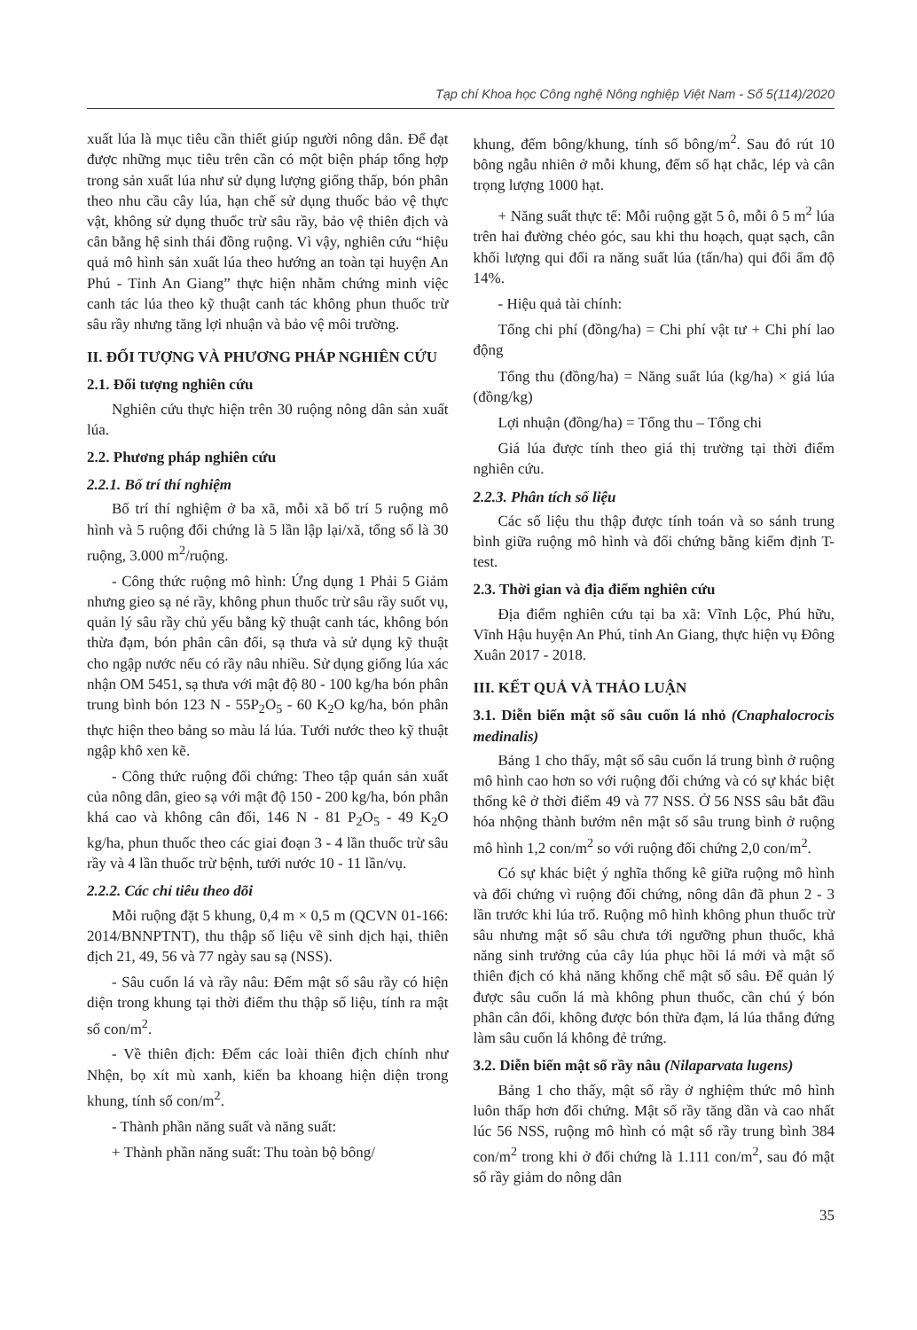Tạp chí Khoa học Công nghệ Nông nghiệp Việt Nam - Số 5(114)/2020
xuất lúa là mục tiêu cần thiết giúp người nông dân. Để đạt được những mục tiêu trên cần có một biện pháp tổng hợp trong sản xuất lúa như sử dụng lượng giống thấp, bón phân theo nhu cầu cây lúa, hạn chế sử dụng thuốc bảo vệ thực vật, không sử dụng thuốc trừ sâu rầy, bảo vệ thiên địch và cân bằng hệ sinh thái đồng ruộng. Vì vậy, nghiên cứu “hiệu quả mô hình sản xuất lúa theo hướng an toàn tại huyện An Phú - Tỉnh An Giang” thực hiện nhằm chứng minh việc canh tác lúa theo kỹ thuật canh tác không phun thuốc trừ sâu rầy nhưng tăng lợi nhuận và bảo vệ môi trường.
II. ĐỐI TƯỢNG VÀ PHƯƠNG PHÁP NGHIÊN CỨU
2.1. Đối tượng nghiên cứu
Nghiên cứu thực hiện trên 30 ruộng nông dân sản xuất lúa.
2.2. Phương pháp nghiên cứu
2.2.1. Bố trí thí nghiệm
Bố trí thí nghiệm ở ba xã, mỗi xã bố trí 5 ruộng mô hình và 5 ruộng đối chứng là 5 lần lập lại/xã, tổng số là 30 ruộng, 3.000 m<sup>2</sup>/ruộng.
- Công thức ruộng mô hình: Ứng dụng 1 Phải 5 Giảm nhưng gieo sạ né rầy, không phun thuốc trừ sâu rầy suốt vụ, quản lý sâu rầy chủ yếu bằng kỹ thuật canh tác, không bón thừa đạm, bón phân cân đối, sạ thưa và sử dụng kỹ thuật cho ngập nước nếu có rầy nâu nhiều. Sử dụng giống lúa xác nhận OM 5451, sạ thưa với mật độ 80 - 100 kg/ha bón phân trung bình bón 123 N - 55P<sub>2</sub>O<sub>5</sub> - 60 K<sub>2</sub>O kg/ha, bón phân thực hiện theo bảng so màu lá lúa. Tưới nước theo kỹ thuật ngập khô xen kẽ.
- Công thức ruộng đối chứng: Theo tập quán sản xuất của nông dân, gieo sạ với mật độ 150 - 200 kg/ha, bón phân khá cao và không cân đối, 146 N - 81 P<sub>2</sub>O<sub>5</sub> - 49 K<sub>2</sub>O kg/ha, phun thuốc theo các giai đoạn 3 - 4 lần thuốc trừ sâu rầy và 4 lần thuốc trừ bệnh, tưới nước 10 - 11 lần/vụ.
2.2.2. Các chỉ tiêu theo dõi
Mỗi ruộng đặt 5 khung, 0,4 m × 0,5 m (QCVN 01-166: 2014/BNNPTNT), thu thập số liệu về sinh dịch hại, thiên địch 21, 49, 56 và 77 ngày sau sạ (NSS).
- Sâu cuốn lá và rầy nâu: Đếm mật số sâu rầy có hiện diện trong khung tại thời điểm thu thập số liệu, tính ra mật số con/m<sup>2</sup>.
- Về thiên địch: Đếm các loài thiên địch chính như Nhện, bọ xít mù xanh, kiến ba khoang hiện diện trong khung, tính số con/m<sup>2</sup>.
- Thành phần năng suất và năng suất:
+ Thành phần năng suất: Thu toàn bộ bông/
khung, đếm bông/khung, tính số bông/m<sup>2</sup>. Sau đó rút 10 bông ngẫu nhiên ở mỗi khung, đếm số hạt chắc, lép và cân trọng lượng 1000 hạt.
+ Năng suất thực tế: Mỗi ruộng gặt 5 ô, mỗi ô 5 m<sup>2</sup> lúa trên hai đường chéo góc, sau khi thu hoạch, quạt sạch, cân khối lượng qui đổi ra năng suất lúa (tấn/ha) qui đổi ẩm độ 14%.
- Hiệu quả tài chính:
Tổng chi phí (đồng/ha) = Chi phí vật tư + Chi phí lao động
Tổng thu (đồng/ha) = Năng suất lúa (kg/ha) × giá lúa (đồng/kg)
Lợi nhuận (đồng/ha) = Tổng thu – Tổng chi
Giá lúa được tính theo giá thị trường tại thời điểm nghiên cứu.
2.2.3. Phân tích số liệu
Các số liệu thu thập được tính toán và so sánh trung bình giữa ruộng mô hình và đối chứng bằng kiểm định T-test.
2.3. Thời gian và địa điểm nghiên cứu
Địa điểm nghiên cứu tại ba xã: Vĩnh Lộc, Phú hữu, Vĩnh Hậu huyện An Phú, tỉnh An Giang, thực hiện vụ Đông Xuân 2017 - 2018.
III. KẾT QUẢ VÀ THẢO LUẬN
3.1. Diễn biến mật số sâu cuốn lá nhỏ (Cnaphalocrocis medinalis)
Bảng 1 cho thấy, mật số sâu cuốn lá trung bình ở ruộng mô hình cao hơn so với ruộng đối chứng và có sự khác biệt thống kê ở thời điểm 49 và 77 NSS. Ở 56 NSS sâu bắt đầu hóa nhộng thành bướm nên mật số sâu trung bình ở ruộng mô hình 1,2 con/m<sup>2</sup> so với ruộng đối chứng 2,0 con/m<sup>2</sup>.
Có sự khác biệt ý nghĩa thống kê giữa ruộng mô hình và đối chứng vì ruộng đối chứng, nông dân đã phun 2 - 3 lần trước khi lúa trổ. Ruộng mô hình không phun thuốc trừ sâu nhưng mật số sâu chưa tới ngưỡng phun thuốc, khả năng sinh trưởng của cây lúa phục hồi lá mới và mật số thiên địch có khả năng khống chế mật số sâu. Để quản lý được sâu cuốn lá mà không phun thuốc, cần chú ý bón phân cân đối, không được bón thừa đạm, lá lúa thẳng đứng làm sâu cuốn lá không đẻ trứng.
3.2. Diễn biến mật số rầy nâu (Nilaparvata lugens)
Bảng 1 cho thấy, mật số rầy ở nghiệm thức mô hình luôn thấp hơn đối chứng. Mật số rầy tăng dần và cao nhất lúc 56 NSS, ruộng mô hình có mật số rầy trung bình 384 con/m<sup>2</sup> trong khi ở đối chứng là 1.111 con/m<sup>2</sup>, sau đó mật số rầy giảm do nông dân
35